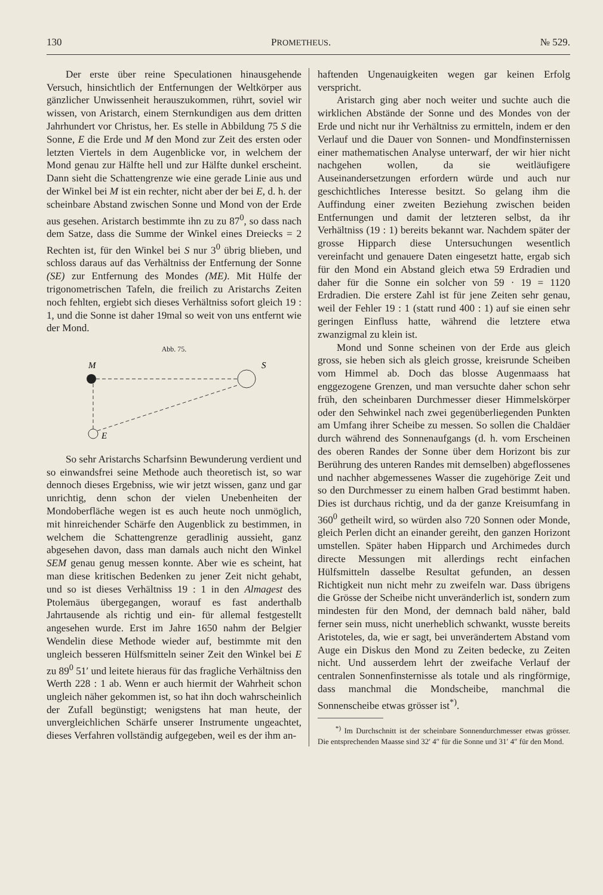130 PROMETHEUS. № 529.
Der erste über reine Speculationen hinausgehende Versuch, hinsichtlich der Entfernungen der Weltkörper aus gänzlicher Unwissenheit herauszukommen, rührt, soviel wir wissen, von Aristarch, einem Sternkundigen aus dem dritten Jahrhundert vor Christus, her. Es stelle in Abbildung 75 S die Sonne, E die Erde und M den Mond zur Zeit des ersten oder letzten Viertels in dem Augenblicke vor, in welchem der Mond genau zur Hälfte hell und zur Hälfte dunkel erscheint. Dann sieht die Schattengrenze wie eine gerade Linie aus und der Winkel bei M ist ein rechter, nicht aber der bei E, d. h. der scheinbare Abstand zwischen Sonne und Mond von der Erde aus gesehen. Aristarch bestimmte ihn zu zu 87<sup>0</sup>, so dass nach dem Satze, dass die Summe der Winkel eines Dreiecks = 2 Rechten ist, für den Winkel bei S nur 3<sup>0</sup> übrig blieben, und schloss daraus auf das Verhältniss der Entfernung der Sonne (SE) zur Entfernung des Mondes (ME). Mit Hülfe der trigonometrischen Tafeln, die freilich zu Aristarchs Zeiten noch fehlten, ergiebt sich dieses Verhältniss sofort gleich 19 : 1, und die Sonne ist daher 19mal so weit von uns entfernt wie der Mond.
Abb. 75.
M
S
E
So sehr Aristarchs Scharfsinn Bewunderung verdient und so einwandsfrei seine Methode auch theoretisch ist, so war dennoch dieses Ergebniss, wie wir jetzt wissen, ganz und gar unrichtig, denn schon der vielen Unebenheiten der Mondoberfläche wegen ist es auch heute noch unmöglich, mit hinreichender Schärfe den Augenblick zu bestimmen, in welchem die Schattengrenze geradlinig aussieht, ganz abgesehen davon, dass man damals auch nicht den Winkel SEM genau genug messen konnte. Aber wie es scheint, hat man diese kritischen Bedenken zu jener Zeit nicht gehabt, und so ist dieses Verhältniss 19 : 1 in den Almagest des Ptolemäus übergegangen, worauf es fast anderthalb Jahrtausende als richtig und ein- für allemal festgestellt angesehen wurde. Erst im Jahre 1650 nahm der Belgier Wendelin diese Methode wieder auf, bestimmte mit den ungleich besseren Hülfsmitteln seiner Zeit den Winkel bei E zu 89<sup>0</sup> 51′ und leitete hieraus für das fragliche Verhältniss den Werth 228 : 1 ab. Wenn er auch hiermit der Wahrheit schon ungleich näher gekommen ist, so hat ihn doch wahrscheinlich der Zufall begünstigt; wenigstens hat man heute, der unvergleichlichen Schärfe unserer Instrumente ungeachtet, dieses Verfahren vollständig aufgegeben, weil es der ihm an-
haftenden Ungenauigkeiten wegen gar keinen Erfolg verspricht.
Aristarch ging aber noch weiter und suchte auch die wirklichen Abstände der Sonne und des Mondes von der Erde und nicht nur ihr Verhältniss zu ermitteln, indem er den Verlauf und die Dauer von Sonnen- und Mondfinsternissen einer mathematischen Analyse unterwarf, der wir hier nicht nachgehen wollen, da sie weitläufigere Auseinandersetzungen erfordern würde und auch nur geschichtliches Interesse besitzt. So gelang ihm die Auffindung einer zweiten Beziehung zwischen beiden Entfernungen und damit der letzteren selbst, da ihr Verhältniss (19 : 1) bereits bekannt war. Nachdem später der grosse Hipparch diese Untersuchungen wesentlich vereinfacht und genauere Daten eingesetzt hatte, ergab sich für den Mond ein Abstand gleich etwa 59 Erdradien und daher für die Sonne ein solcher von 59 · 19 = 1120 Erdradien. Die erstere Zahl ist für jene Zeiten sehr genau, weil der Fehler 19 : 1 (statt rund 400 : 1) auf sie einen sehr geringen Einfluss hatte, während die letztere etwa zwanzigmal zu klein ist.
Mond und Sonne scheinen von der Erde aus gleich gross, sie heben sich als gleich grosse, kreisrunde Scheiben vom Himmel ab. Doch das blosse Augenmaass hat enggezogene Grenzen, und man versuchte daher schon sehr früh, den scheinbaren Durchmesser dieser Himmelskörper oder den Sehwinkel nach zwei gegenüberliegenden Punkten am Umfang ihrer Scheibe zu messen. So sollen die Chaldäer durch während des Sonnenaufgangs (d. h. vom Erscheinen des oberen Randes der Sonne über dem Horizont bis zur Berührung des unteren Randes mit demselben) abgeflossenes und nachher abgemessenes Wasser die zugehörige Zeit und so den Durchmesser zu einem halben Grad bestimmt haben. Dies ist durchaus richtig, und da der ganze Kreisumfang in 360<sup>0</sup> getheilt wird, so würden also 720 Sonnen oder Monde, gleich Perlen dicht an einander gereiht, den ganzen Horizont umstellen. Später haben Hipparch und Archimedes durch directe Messungen mit allerdings recht einfachen Hülfsmitteln dasselbe Resultat gefunden, an dessen Richtigkeit nun nicht mehr zu zweifeln war. Dass übrigens die Grösse der Scheibe nicht unveränderlich ist, sondern zum mindesten für den Mond, der demnach bald näher, bald ferner sein muss, nicht unerheblich schwankt, wusste bereits Aristoteles, da, wie er sagt, bei unverändertem Abstand vom Auge ein Diskus den Mond zu Zeiten bedecke, zu Zeiten nicht. Und ausserdem lehrt der zweifache Verlauf der centralen Sonnenfinsternisse als totale und als ringförmige, dass manchmal die Mondscheibe, manchmal die Sonnenscheibe etwas grösser ist<sup>*)</sup>.
<sup>*)</sup> Im Durchschnitt ist der scheinbare Sonnendurchmesser etwas grösser. Die entsprechenden Maasse sind 32′ 4″ für die Sonne und 31′ 4″ für den Mond.